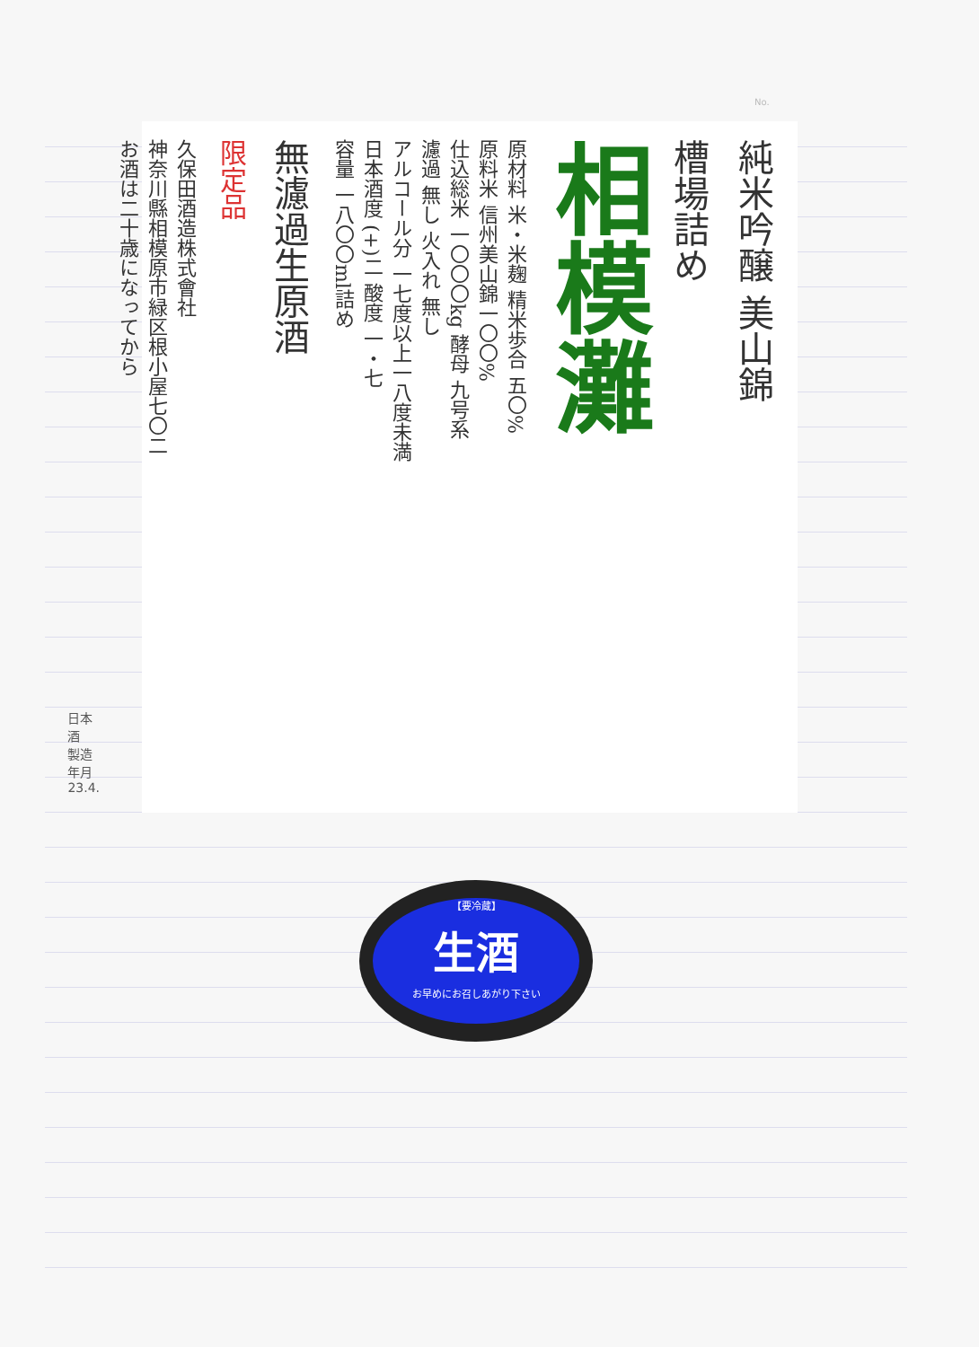No.
純米吟醸 美山錦
槽場詰め
相模灘
原材料 米・米麹 精米歩合 五〇%
原料米 信州美山錦一〇〇%
仕込総米 一〇〇〇kg 酵母 九号系
濾過 無し 火入れ 無し
アルコール分 一七度以上一八度未満
日本酒度 (+)二 酸度 一・七
容量 一八〇〇ml詰め
無濾過生原酒
限定品
久保田酒造株式會社
神奈川縣相模原市緑区根小屋七〇二
お酒は二十歳になってから
日本酒　製造年月 23.4.
【要冷蔵】
生酒
お早めにお召しあがり下さい